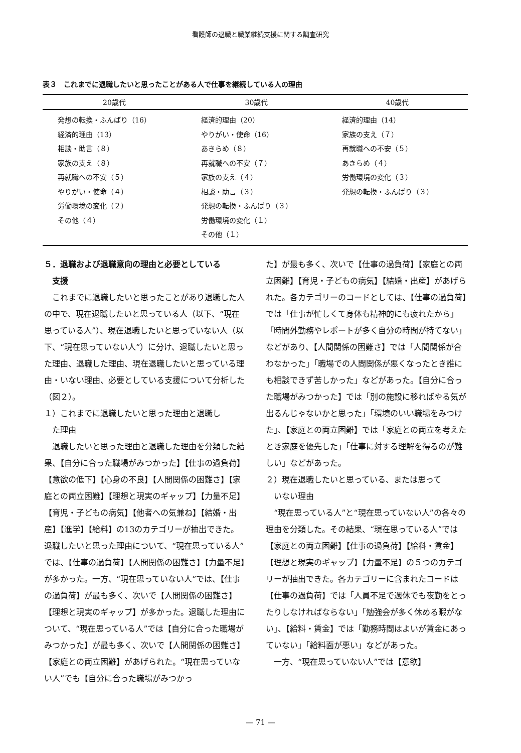看護師の退職と職業継続支援に関する調査研究
表３　これまでに退職したいと思ったことがある人で仕事を継続している人の理由
| 20歳代 | 30歳代 | 40歳代 |
| --- | --- | --- |
| 発想の転換・ふんばり（16） 経済的理由（13） 相談・助言（８） 家族の支え（８） 再就職への不安（５） やりがい・使命（４） 労働環境の変化（２） その他（４） | 経済的理由（20） やりがい・使命（16） あきらめ（８） 再就職への不安（７） 家族の支え（４） 相談・助言（３） 発想の転換・ふんばり（３） 労働環境の変化（１） その他（１） | 経済的理由（14） 家族の支え（７） 再就職への不安（５） あきらめ（４） 労働環境の変化（３） 発想の転換・ふんばり（３） |
５．退職および退職意向の理由と必要としている
　支援
これまでに退職したいと思ったことがあり退職した人の中で、現在退職したいと思っている人（以下、“現在思っている人”）、現在退職したいと思っていない人（以下、“現在思っていない人”）に分け、退職したいと思った理由、退職した理由、現在退職したいと思っている理由・いない理由、必要としている支援について分析した（図２）。
１）これまでに退職したいと思った理由と退職し
　た理由
退職したいと思った理由と退職した理由を分類した結果、【自分に合った職場がみつかった】【仕事の過負荷】【意欲の低下】【心身の不良】【人間関係の困難さ】【家庭との両立困難】【理想と現実のギャップ】【力量不足】【育児・子どもの病気】【他者への気兼ね】【結婚・出産】【進学】【給料】の13のカテゴリーが抽出できた。退職したいと思った理由について、“現在思っている人”では、【仕事の過負荷】【人間関係の困難さ】【力量不足】が多かった。一方、“現在思っていない人”では、【仕事の過負荷】が最も多く、次いで【人間関係の困難さ】【理想と現実のギャップ】が多かった。退職した理由について、“現在思っている人”では【自分に合った職場がみつかった】が最も多く、次いで【人間関係の困難さ】【家庭との両立困難】があげられた。“現在思っていない人”でも【自分に合った職場がみつかっ
た】が最も多く、次いで【仕事の過負荷】【家庭との両立困難】【育児・子どもの病気】【結婚・出産】があげられた。各カテゴリーのコードとしては、【仕事の過負荷】では「仕事が忙しくて身体も精神的にも疲れたから」「時間外勤務やレポートが多く自分の時間が持てない」などがあり、【人間関係の困難さ】では「人間関係が合わなかった」「職場での人間関係が悪くなったとき誰にも相談できず苦しかった」などがあった。【自分に合った職場がみつかった】では「別の施設に移ればやる気が出るんじゃないかと思った」「環境のいい職場をみつけた」、【家庭との両立困難】では「家庭との両立を考えたとき家庭を優先した」「仕事に対する理解を得るのが難しい」などがあった。
２）現在退職したいと思っている、または思って
　いない理由
“現在思っている人”と“現在思っていない人”の各々の理由を分類した。その結果、“現在思っている人”では【家庭との両立困難】【仕事の過負荷】【給料・賃金】【理想と現実のギャップ】【力量不足】の５つのカテゴリーが抽出できた。各カテゴリーに含まれたコードは【仕事の過負荷】では「人員不足で週休でも夜勤をとったりしなければならない」「勉強会が多く休める暇がない」、【給料・賃金】では「勤務時間はよいが賃金にあっていない」「給料面が悪い」などがあった。
一方、“現在思っていない人”では【意欲】
— 71 —